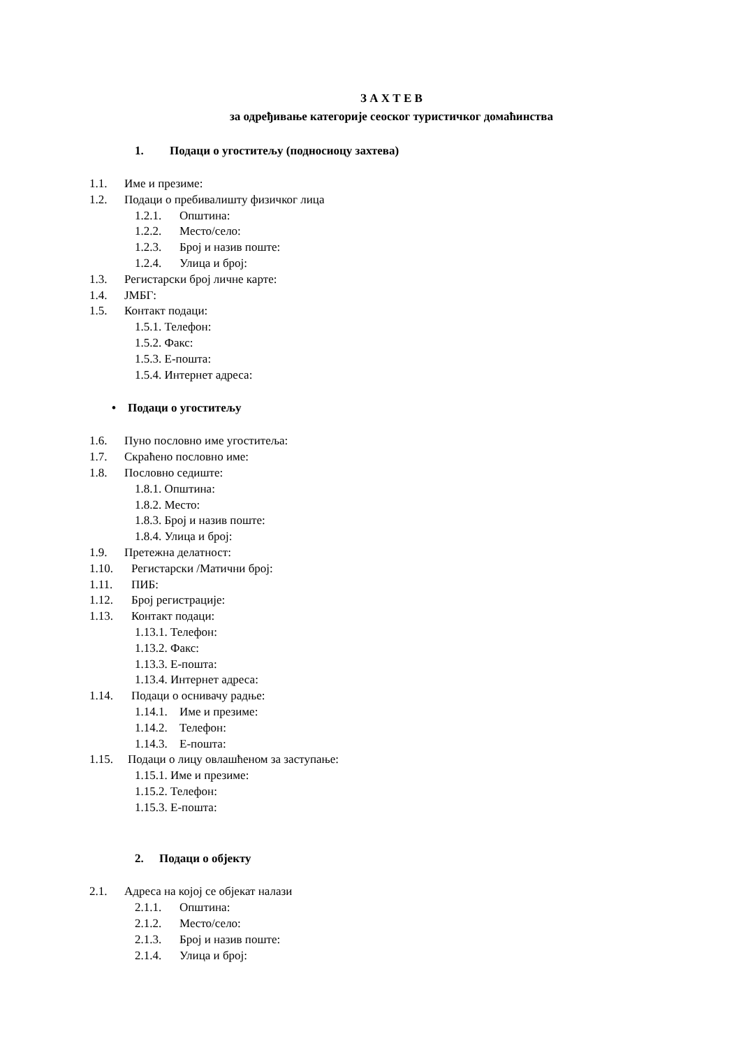З А Х Т Е В
за одређивање категорије сеоског туристичког домаћинства
1. Подаци о угоститељу (подносиоцу захтева)
1.1. Име и презиме:
1.2. Подаци о пребивалишту физичког лица
1.2.1. Општина:
1.2.2. Место/село:
1.2.3. Број и назив поште:
1.2.4. Улица и број:
1.3. Регистарски број личне карте:
1.4. ЈМБГ:
1.5. Контакт подаци:
1.5.1. Телефон:
1.5.2. Факс:
1.5.3. Е-пошта:
1.5.4. Интернет адреса:
• Подаци о угоститељу
1.6. Пуно пословно име угоститеља:
1.7. Скраћено пословно име:
1.8. Пословно седиште:
1.8.1. Општина:
1.8.2. Место:
1.8.3. Број и назив поште:
1.8.4. Улица и број:
1.9. Претежна делатност:
1.10. Регистарски /Матични број:
1.11. ПИБ:
1.12. Број регистрације:
1.13. Контакт подаци:
1.13.1. Телефон:
1.13.2. Факс:
1.13.3. Е-пошта:
1.13.4. Интернет адреса:
1.14. Подаци о оснивачу радње:
1.14.1. Име и презиме:
1.14.2. Телефон:
1.14.3. Е-пошта:
1.15. Подаци о лицу овлашћеном за заступање:
1.15.1. Име и презиме:
1.15.2. Телефон:
1.15.3. Е-пошта:
2. Подаци о објекту
2.1. Адреса на којој се објекат налази
2.1.1. Општина:
2.1.2. Место/село:
2.1.3. Број и назив поште:
2.1.4. Улица и број: